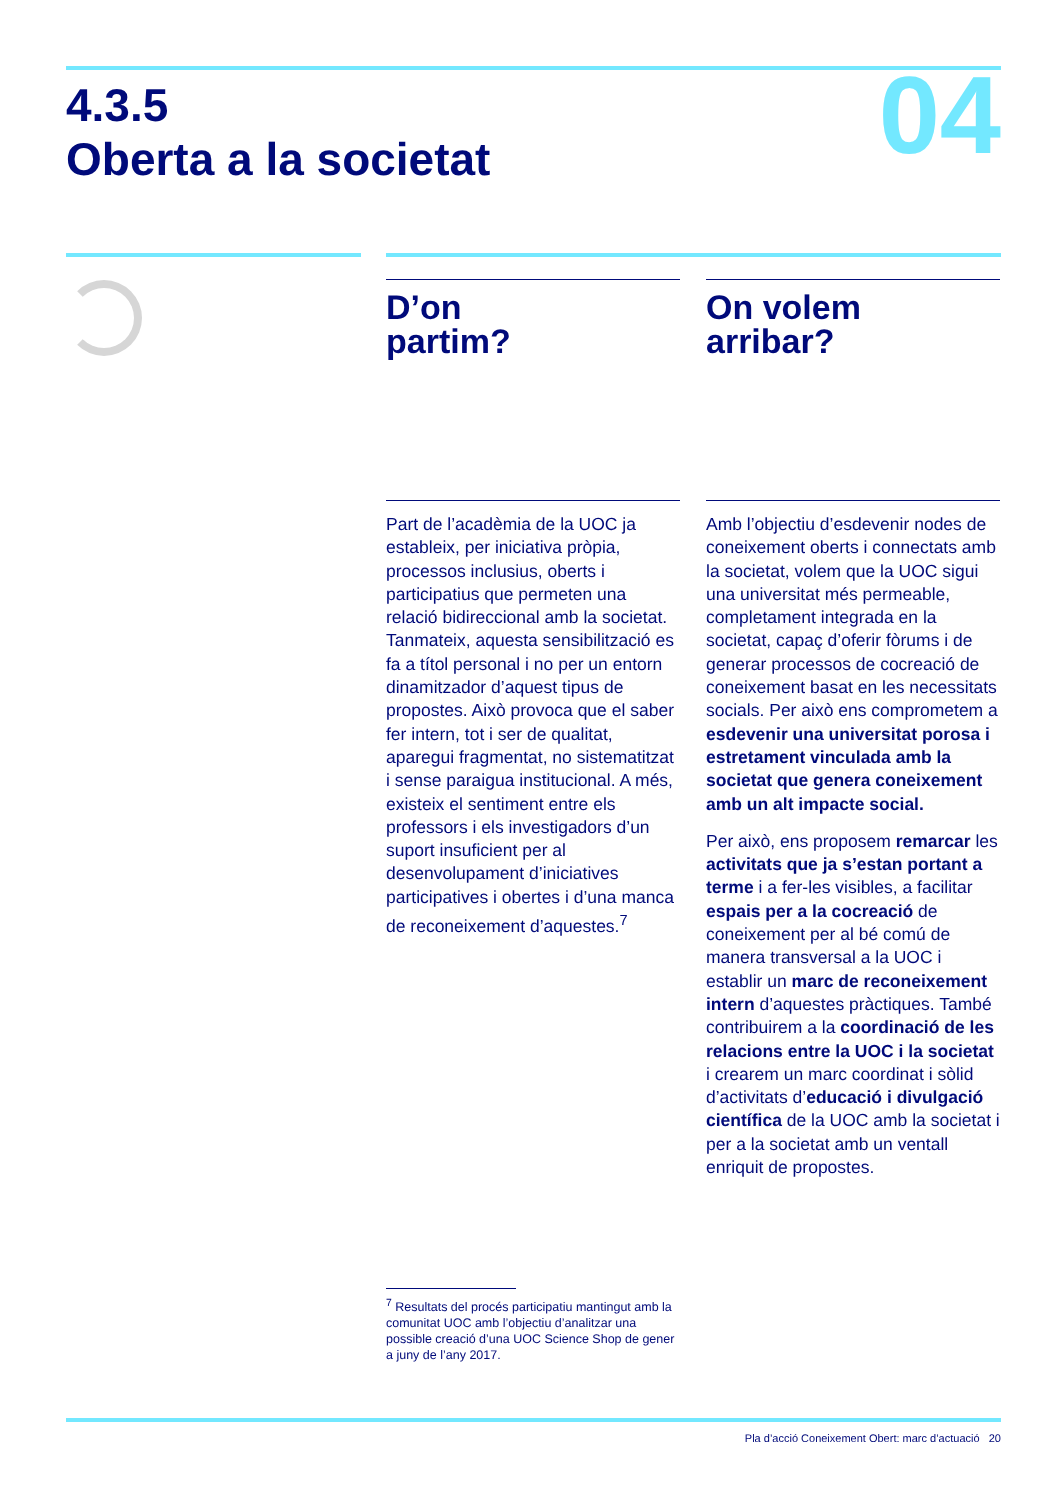4.3.5
Oberta a la societat
04
D’on
partim?
Part de l’acadèmia de la UOC ja estableix, per iniciativa pròpia, processos inclusius, oberts i participatius que permeten una relació bidireccional amb la societat. Tanmateix, aquesta sensibilització es fa a títol personal i no per un entorn dinamitzador d’aquest tipus de propostes. Això provoca que el saber fer intern, tot i ser de qualitat, aparegui fragmentat, no sistematitzat i sense paraigua institucional. A més, existeix el sentiment entre els professors i els investigadors d’un suport insuficient per al desenvolupament d’iniciatives participatives i obertes i d’una manca de reconeixement d’aquestes.<sup>7</sup>
On volem
arribar?
Amb l’objectiu d’esdevenir nodes de coneixement oberts i connectats amb la societat, volem que la UOC sigui una universitat més permeable, completament integrada en la societat, capaç d’oferir fòrums i de generar processos de cocreació de coneixement basat en les necessitats socials. Per això ens comprometem a esdevenir una universitat porosa i estretament vinculada amb la societat que genera coneixement amb un alt impacte social.
Per això, ens proposem remarcar les activitats que ja s’estan portant a terme i a fer-les visibles, a facilitar espais per a la cocreació de coneixement per al bé comú de manera transversal a la UOC i establir un marc de reconeixement intern d’aquestes pràctiques. També contribuirem a la coordinació de les relacions entre la UOC i la societat i crearem un marc coordinat i sòlid d’activitats d’educació i divulgació científica de la UOC amb la societat i per a la societat amb un ventall enriquit de propostes.
<sup>7</sup> Resultats del procés participatiu mantingut amb la comunitat UOC amb l’objectiu d’analitzar una possible creació d’una UOC Science Shop de gener a juny de l’any 2017.
Pla d’acció Coneixement Obert: marc d’actuació 20